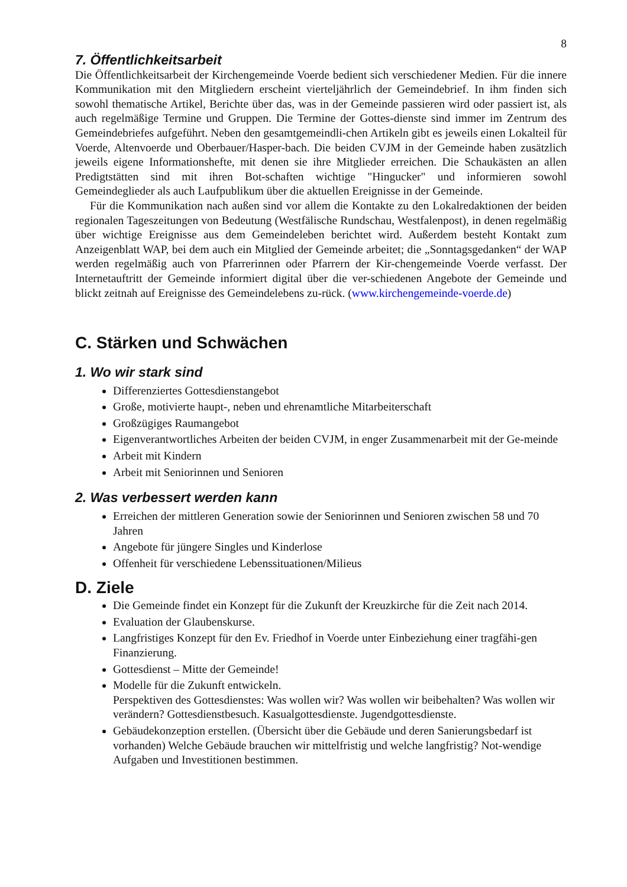8
7. Öffentlichkeitsarbeit
Die Öffentlichkeitsarbeit der Kirchengemeinde Voerde bedient sich verschiedener Medien. Für die innere Kommunikation mit den Mitgliedern erscheint vierteljährlich der Gemeindebrief. In ihm finden sich sowohl thematische Artikel, Berichte über das, was in der Gemeinde passieren wird oder passiert ist, als auch regelmäßige Termine und Gruppen. Die Termine der Gottes-dienste sind immer im Zentrum des Gemeindebriefes aufgeführt. Neben den gesamtgemeindli-chen Artikeln gibt es jeweils einen Lokalteil für Voerde, Altenvoerde und Oberbauer/Hasper-bach. Die beiden CVJM in der Gemeinde haben zusätzlich jeweils eigene Informationshefte, mit denen sie ihre Mitglieder erreichen. Die Schaukästen an allen Predigtstätten sind mit ihren Bot-schaften wichtige "Hingucker" und informieren sowohl Gemeindeglieder als auch Laufpublikum über die aktuellen Ereignisse in der Gemeinde.
Für die Kommunikation nach außen sind vor allem die Kontakte zu den Lokalredaktionen der beiden regionalen Tageszeitungen von Bedeutung (Westfälische Rundschau, Westfalenpost), in denen regelmäßig über wichtige Ereignisse aus dem Gemeindeleben berichtet wird. Außerdem besteht Kontakt zum Anzeigenblatt WAP, bei dem auch ein Mitglied der Gemeinde arbeitet; die „Sonntagsgedanken“ der WAP werden regelmäßig auch von Pfarrerinnen oder Pfarrern der Kir-chengemeinde Voerde verfasst. Der Internetauftritt der Gemeinde informiert digital über die ver-schiedenen Angebote der Gemeinde und blickt zeitnah auf Ereignisse des Gemeindelebens zu-rück. (www.kirchengemeinde-voerde.de)
C. Stärken und Schwächen
1. Wo wir stark sind
Differenziertes Gottesdienstangebot
Große, motivierte haupt-, neben und ehrenamtliche Mitarbeiterschaft
Großzügiges Raumangebot
Eigenverantwortliches Arbeiten der beiden CVJM, in enger Zusammenarbeit mit der Ge-meinde
Arbeit mit Kindern
Arbeit mit Seniorinnen und Senioren
2. Was verbessert werden kann
Erreichen der mittleren Generation sowie der Seniorinnen und Senioren zwischen 58 und 70 Jahren
Angebote für jüngere Singles und Kinderlose
Offenheit für verschiedene Lebenssituationen/Milieus
D. Ziele
Die Gemeinde findet ein Konzept für die Zukunft der Kreuzkirche für die Zeit nach 2014.
Evaluation der Glaubenskurse.
Langfristiges Konzept für den Ev. Friedhof in Voerde unter Einbeziehung einer tragfähi-gen Finanzierung.
Gottesdienst – Mitte der Gemeinde!
Modelle für die Zukunft entwickeln.
Perspektiven des Gottesdienstes: Was wollen wir? Was wollen wir beibehalten? Was wollen wir verändern? Gottesdienstbesuch. Kasualgottesdienste. Jugendgottesdienste.
Gebäudekonzeption erstellen. (Übersicht über die Gebäude und deren Sanierungsbedarf ist vorhanden) Welche Gebäude brauchen wir mittelfristig und welche langfristig? Not-wendige Aufgaben und Investitionen bestimmen.